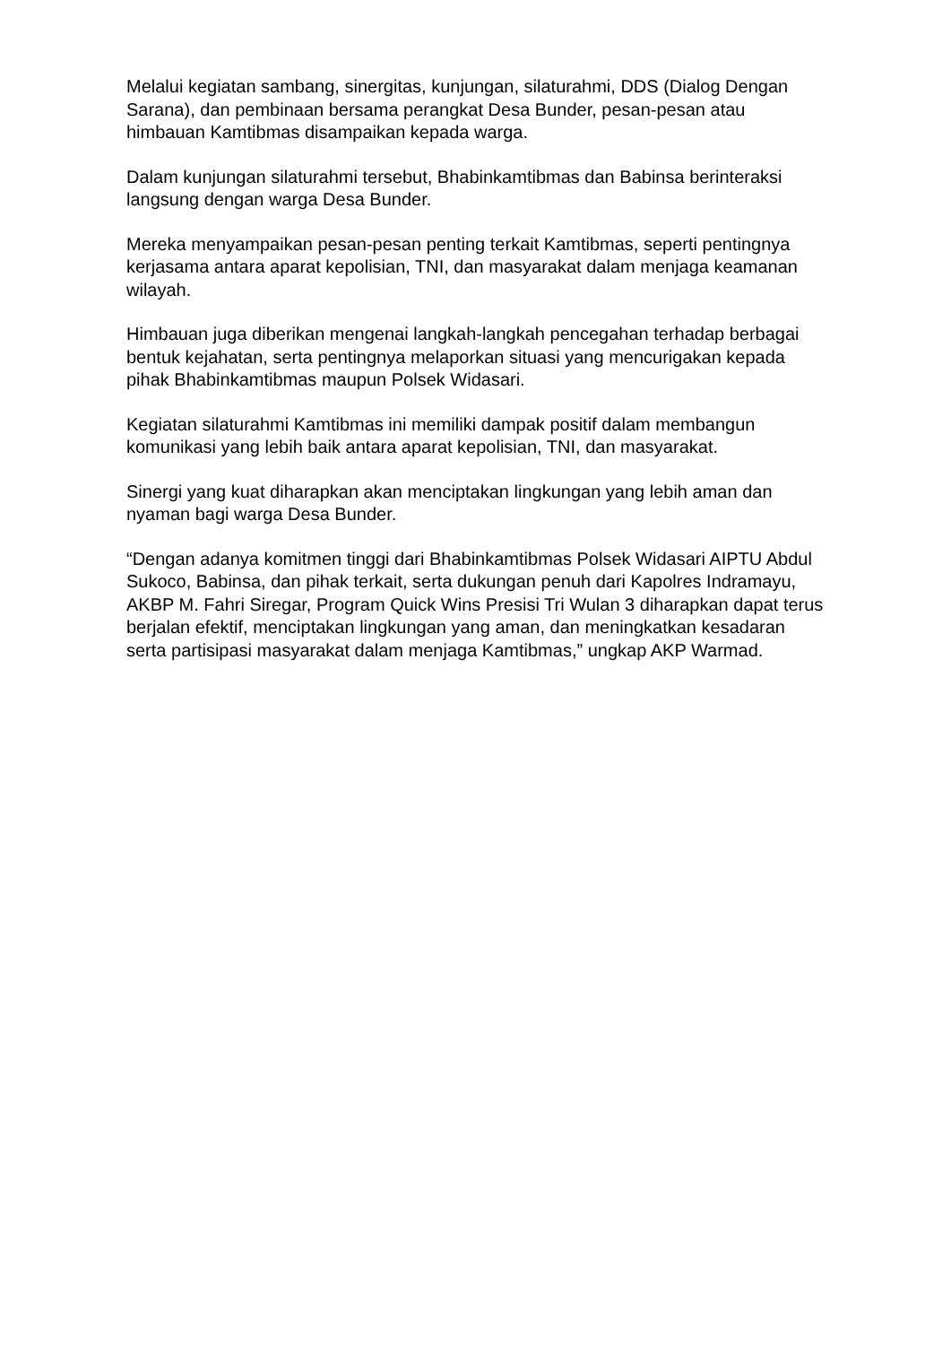Melalui kegiatan sambang, sinergitas, kunjungan, silaturahmi, DDS (Dialog Dengan Sarana), dan pembinaan bersama perangkat Desa Bunder, pesan-pesan atau himbauan Kamtibmas disampaikan kepada warga.
Dalam kunjungan silaturahmi tersebut, Bhabinkamtibmas dan Babinsa berinteraksi langsung dengan warga Desa Bunder.
Mereka menyampaikan pesan-pesan penting terkait Kamtibmas, seperti pentingnya kerjasama antara aparat kepolisian, TNI, dan masyarakat dalam menjaga keamanan wilayah.
Himbauan juga diberikan mengenai langkah-langkah pencegahan terhadap berbagai bentuk kejahatan, serta pentingnya melaporkan situasi yang mencurigakan kepada pihak Bhabinkamtibmas maupun Polsek Widasari.
Kegiatan silaturahmi Kamtibmas ini memiliki dampak positif dalam membangun komunikasi yang lebih baik antara aparat kepolisian, TNI, dan masyarakat.
Sinergi yang kuat diharapkan akan menciptakan lingkungan yang lebih aman dan nyaman bagi warga Desa Bunder.
“Dengan adanya komitmen tinggi dari Bhabinkamtibmas Polsek Widasari AIPTU Abdul Sukoco, Babinsa, dan pihak terkait, serta dukungan penuh dari Kapolres Indramayu, AKBP M. Fahri Siregar, Program Quick Wins Presisi Tri Wulan 3 diharapkan dapat terus berjalan efektif, menciptakan lingkungan yang aman, dan meningkatkan kesadaran serta partisipasi masyarakat dalam menjaga Kamtibmas,” ungkap AKP Warmad.